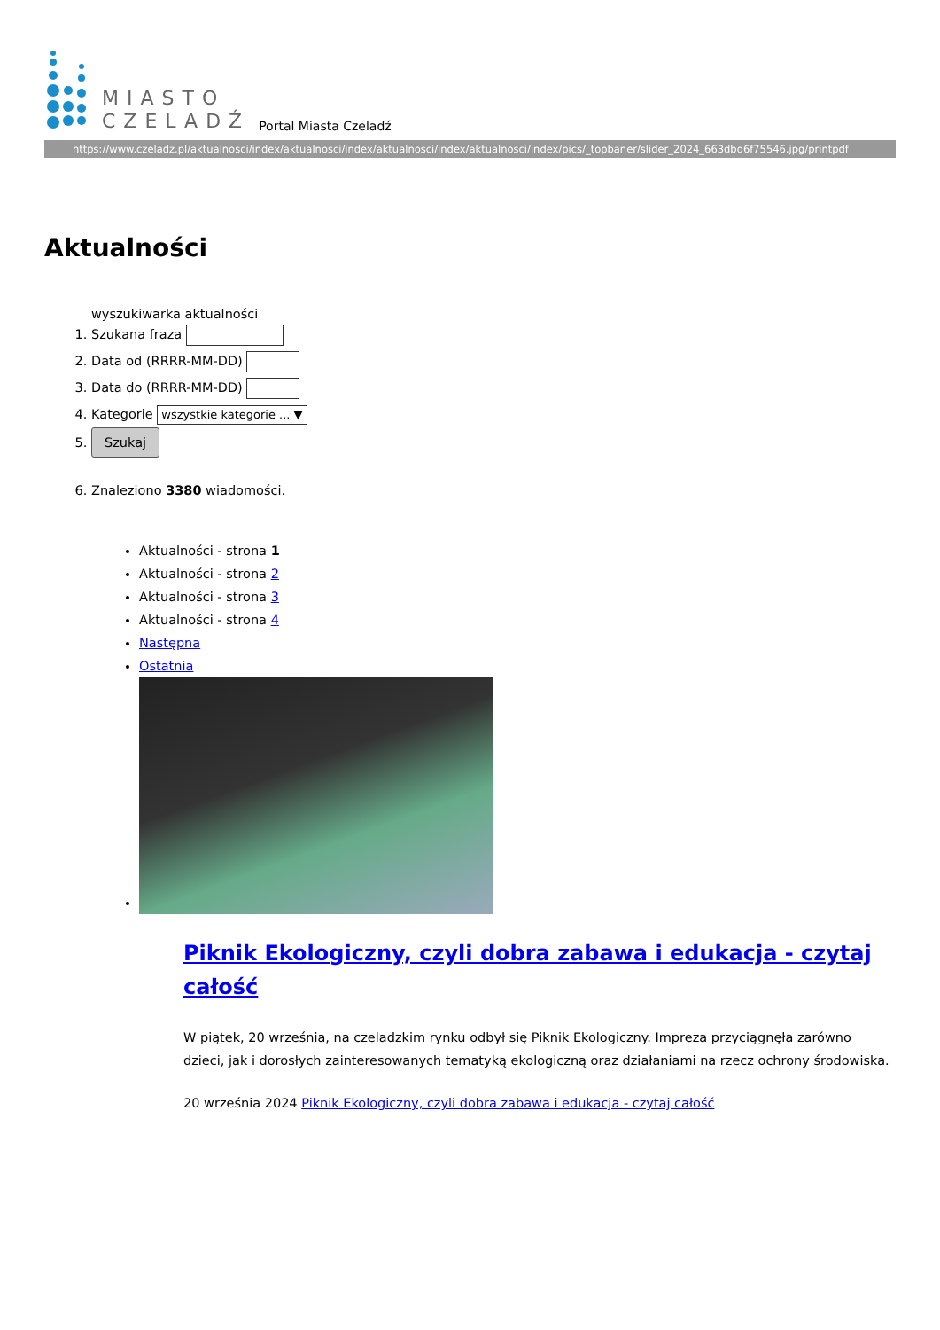MIASTO
CZELADŹ
Portal Miasta Czeladź
https://www.czeladz.pl/aktualnosci/index/aktualnosci/index/aktualnosci/index/aktualnosci/index/pics/_topbaner/slider_2024_663dbd6f75546.jpg/printpdf
Aktualności
wyszukiwarka aktualności
1. Szukana fraza
2. Data od (RRRR-MM-DD)
3. Data do (RRRR-MM-DD)
4. Kategorie wszystkie kategorie ... ▼
5. Szukaj
6. Znaleziono 3380 wiadomości.
Aktualności - strona 1
Aktualności - strona 2
Aktualności - strona 3
Aktualności - strona 4
Następna
Ostatnia
Piknik Ekologiczny, czyli dobra zabawa i edukacja - czytaj całość
W piątek, 20 września, na czeladzkim rynku odbył się Piknik Ekologiczny. Impreza przyciągnęła zarówno dzieci, jak i dorosłych zainteresowanych tematyką ekologiczną oraz działaniami na rzecz ochrony środowiska.
20 września 2024 Piknik Ekologiczny, czyli dobra zabawa i edukacja - czytaj całość